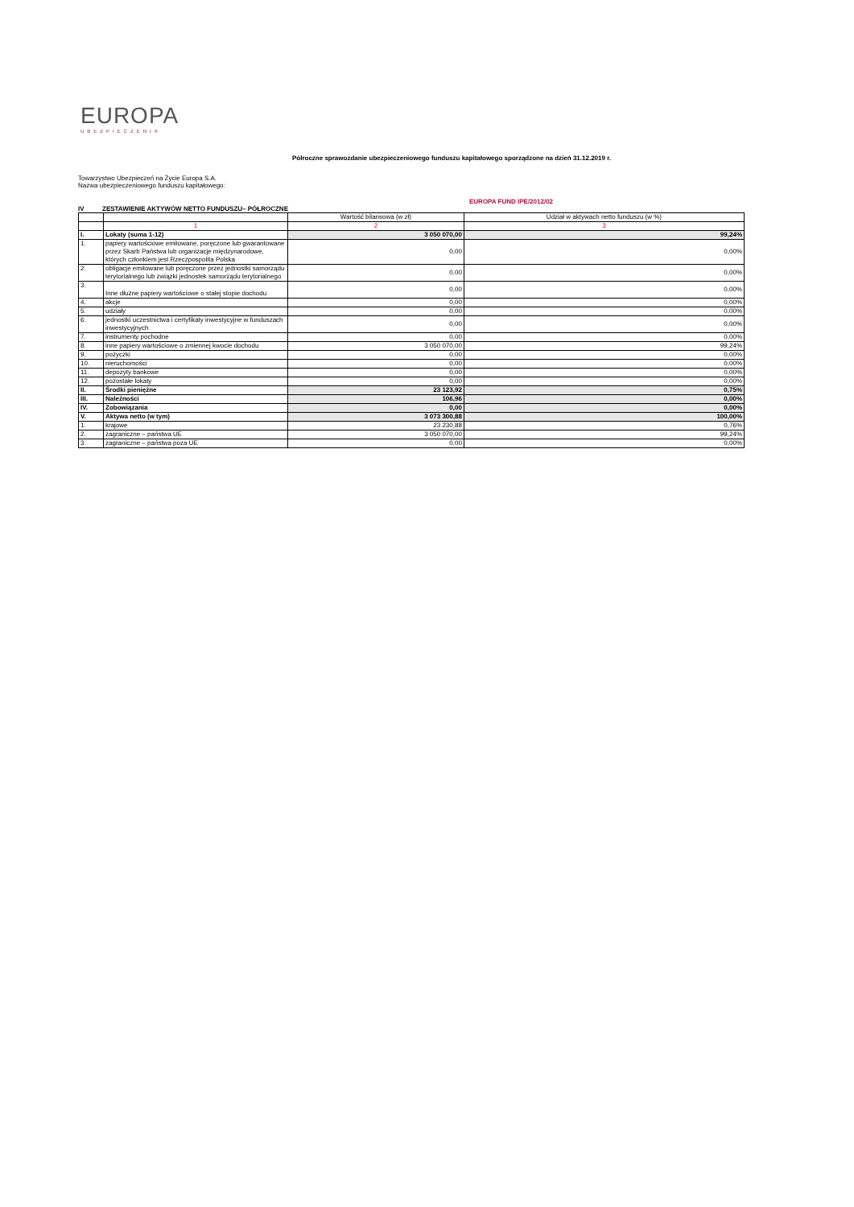EUROPA
UBEZPIECZENIA
Półroczne sprawozdanie ubezpieczeniowego funduszu kapitałowego sporządzone na dzień 31.12.2019 r.
Towarzystwo Ubezpieczeń na Życie Europa S.A.
Nazwa ubezpieczeniowego funduszu kapitałowego:
EUROPA FUND IPE/2012/02
IV ZESTAWIENIE AKTYWÓW NETTO FUNDUSZU– PÓŁROCZNE
| | | Wartość bilansowa (w zł) | Udział w aktywach netto funduszu (w %) |
| --- | --- | --- | --- |
| | 1 | 2 | 3 |
| I. | Lokaty (suma 1-12) | 3 050 070,00 | 99,24% |
| 1. | papiery wartościowe emitowane, poręczone lub gwarantowane przez Skarb Państwa lub organizacje międzynarodowe, których członkiem jest Rzeczpospolita Polska | 0,00 | 0,00% |
| 2. | obligacje emitowane lub poręczone przez jednostki samorządu terytorialnego lub związki jednostek samorządu terytorialnego | 0,00 | 0,00% |
| 3. | Inne dłużne papiery wartościowe o stałej stopie dochodu | 0,00 | 0,00% |
| 4. | akcje | 0,00 | 0,00% |
| 5. | udziały | 0,00 | 0,00% |
| 6. | jednostki uczestnictwa i certyfikaty inwestycyjne w funduszach inwestycyjnych | 0,00 | 0,00% |
| 7. | instrumenty pochodne | 0,00 | 0,00% |
| 8. | inne papiery wartościowe o zmiennej kwocie dochodu | 3 050 070,00 | 99,24% |
| 9. | pożyczki | 0,00 | 0,00% |
| 10. | nieruchomości | 0,00 | 0,00% |
| 11. | depozyty bankowe | 0,00 | 0,00% |
| 12. | pozostałe lokaty | 0,00 | 0,00% |
| II. | Środki pieniężne | 23 123,92 | 0,75% |
| III. | Należności | 106,96 | 0,00% |
| IV. | Zobowiązania | 0,00 | 0,00% |
| V. | Aktywa netto (w tym) | 3 073 300,88 | 100,00% |
| 1. | krajowe | 23 230,88 | 0,76% |
| 2. | zagraniczne – państwa UE | 3 050 070,00 | 99,24% |
| 3. | zagraniczne – państwa poza UE | 0,00 | 0,00% |